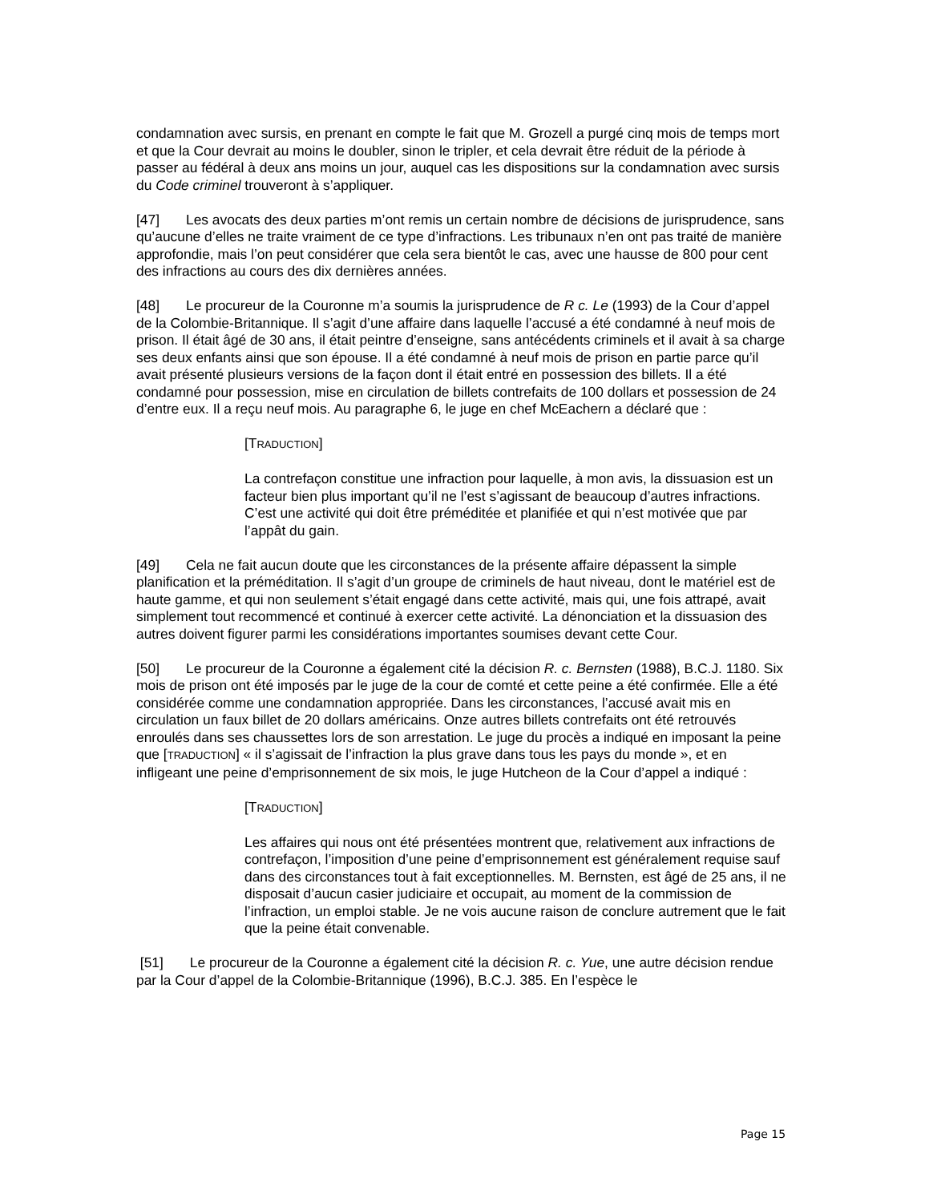condamnation avec sursis, en prenant en compte le fait que M. Grozell a purgé cinq mois de temps mort et que la Cour devrait au moins le doubler, sinon le tripler, et cela devrait être réduit de la période à passer au fédéral à deux ans moins un jour, auquel cas les dispositions sur la condamnation avec sursis du Code criminel trouveront à s’appliquer.
[47] Les avocats des deux parties m’ont remis un certain nombre de décisions de jurisprudence, sans qu’aucune d’elles ne traite vraiment de ce type d’infractions. Les tribunaux n’en ont pas traité de manière approfondie, mais l’on peut considérer que cela sera bientôt le cas, avec une hausse de 800 pour cent des infractions au cours des dix dernières années.
[48] Le procureur de la Couronne m’a soumis la jurisprudence de R c. Le (1993) de la Cour d’appel de la Colombie-Britannique. Il s’agit d’une affaire dans laquelle l’accusé a été condamné à neuf mois de prison. Il était âgé de 30 ans, il était peintre d’enseigne, sans antécédents criminels et il avait à sa charge ses deux enfants ainsi que son épouse. Il a été condamné à neuf mois de prison en partie parce qu’il avait présenté plusieurs versions de la façon dont il était entré en possession des billets. Il a été condamné pour possession, mise en circulation de billets contrefaits de 100 dollars et possession de 24 d’entre eux. Il a reçu neuf mois. Au paragraphe 6, le juge en chef McEachern a déclaré que :
[TRADUCTION]
La contrefaçon constitue une infraction pour laquelle, à mon avis, la dissuasion est un facteur bien plus important qu’il ne l’est s’agissant de beaucoup d’autres infractions. C’est une activité qui doit être préméditée et planifiée et qui n’est motivée que par l’appât du gain.
[49] Cela ne fait aucun doute que les circonstances de la présente affaire dépassent la simple planification et la préméditation. Il s’agit d’un groupe de criminels de haut niveau, dont le matériel est de haute gamme, et qui non seulement s’était engagé dans cette activité, mais qui, une fois attrapé, avait simplement tout recommencé et continué à exercer cette activité. La dénonciation et la dissuasion des autres doivent figurer parmi les considérations importantes soumises devant cette Cour.
[50] Le procureur de la Couronne a également cité la décision R. c. Bernsten (1988), B.C.J. 1180. Six mois de prison ont été imposés par le juge de la cour de comté et cette peine a été confirmée. Elle a été considérée comme une condamnation appropriée. Dans les circonstances, l’accusé avait mis en circulation un faux billet de 20 dollars américains. Onze autres billets contrefaits ont été retrouvés enroulés dans ses chaussettes lors de son arrestation. Le juge du procès a indiqué en imposant la peine que [TRADUCTION] « il s’agissait de l’infraction la plus grave dans tous les pays du monde », et en infligeant une peine d’emprisonnement de six mois, le juge Hutcheon de la Cour d’appel a indiqué :
[TRADUCTION]
Les affaires qui nous ont été présentées montrent que, relativement aux infractions de contrefaçon, l’imposition d’une peine d’emprisonnement est généralement requise sauf dans des circonstances tout à fait exceptionnelles. M. Bernsten, est âgé de 25 ans, il ne disposait d’aucun casier judiciaire et occupait, au moment de la commission de l’infraction, un emploi stable. Je ne vois aucune raison de conclure autrement que le fait que la peine était convenable.
[51] Le procureur de la Couronne a également cité la décision R. c. Yue, une autre décision rendue par la Cour d’appel de la Colombie-Britannique (1996), B.C.J. 385. En l’espèce le
Page 15